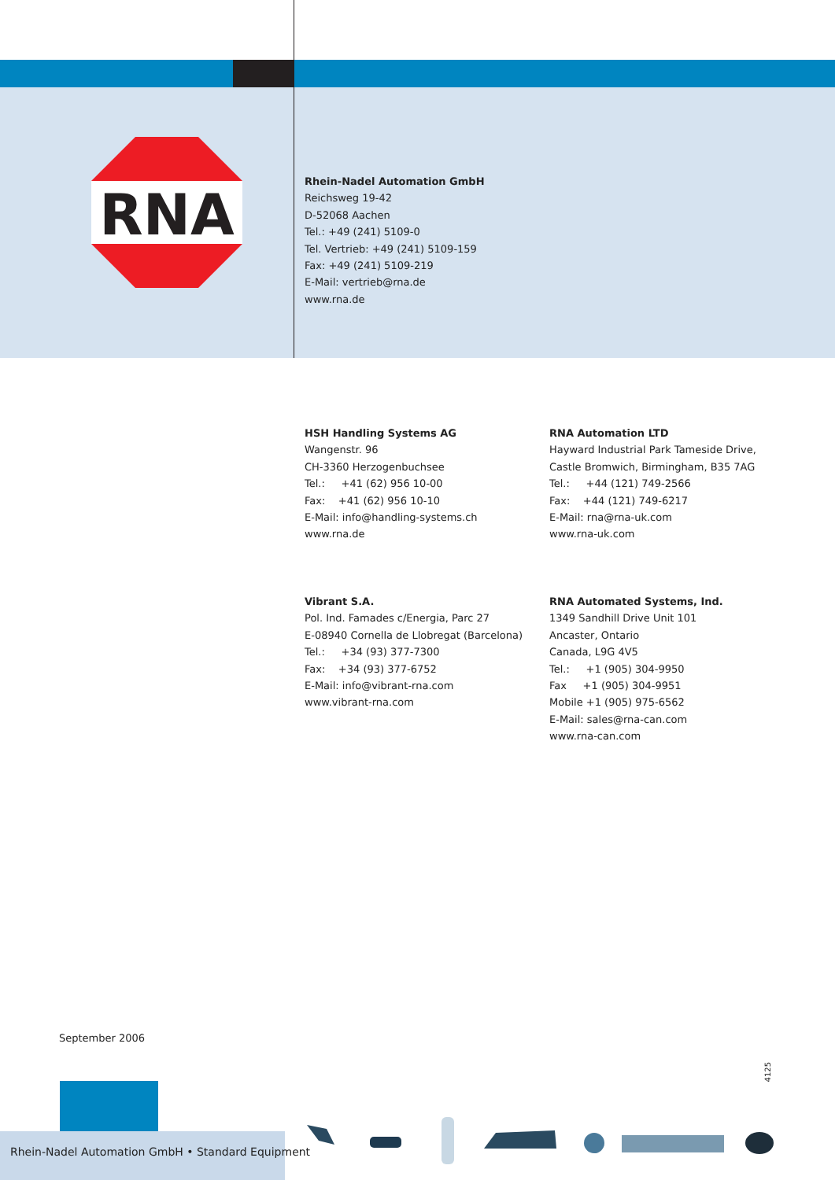RNA
Rhein-Nadel Automation GmbH
Reichsweg 19-42
D-52068 Aachen
Tel.: +49 (241) 5109-0
Tel. Vertrieb: +49 (241) 5109-159
Fax: +49 (241) 5109-219
E-Mail: vertrieb@rna.de
www.rna.de
HSH Handling Systems AG
Wangenstr. 96
CH-3360 Herzogenbuchsee
Tel.: +41 (62) 956 10-00
Fax: +41 (62) 956 10-10
E-Mail: info@handling-systems.ch
www.rna.de
RNA Automation LTD
Hayward Industrial Park Tameside Drive,
Castle Bromwich, Birmingham, B35 7AG
Tel.: +44 (121) 749-2566
Fax: +44 (121) 749-6217
E-Mail: rna@rna-uk.com
www.rna-uk.com
Vibrant S.A.
Pol. Ind. Famades c/Energia, Parc 27
E-08940 Cornella de Llobregat (Barcelona)
Tel.: +34 (93) 377-7300
Fax: +34 (93) 377-6752
E-Mail: info@vibrant-rna.com
www.vibrant-rna.com
RNA Automated Systems, Ind.
1349 Sandhill Drive Unit 101
Ancaster, Ontario
Canada, L9G 4V5
Tel.: +1 (905) 304-9950
Fax +1 (905) 304-9951
Mobile +1 (905) 975-6562
E-Mail: sales@rna-can.com
www.rna-can.com
September 2006
4125
Rhein-Nadel Automation GmbH • Standard Equipment